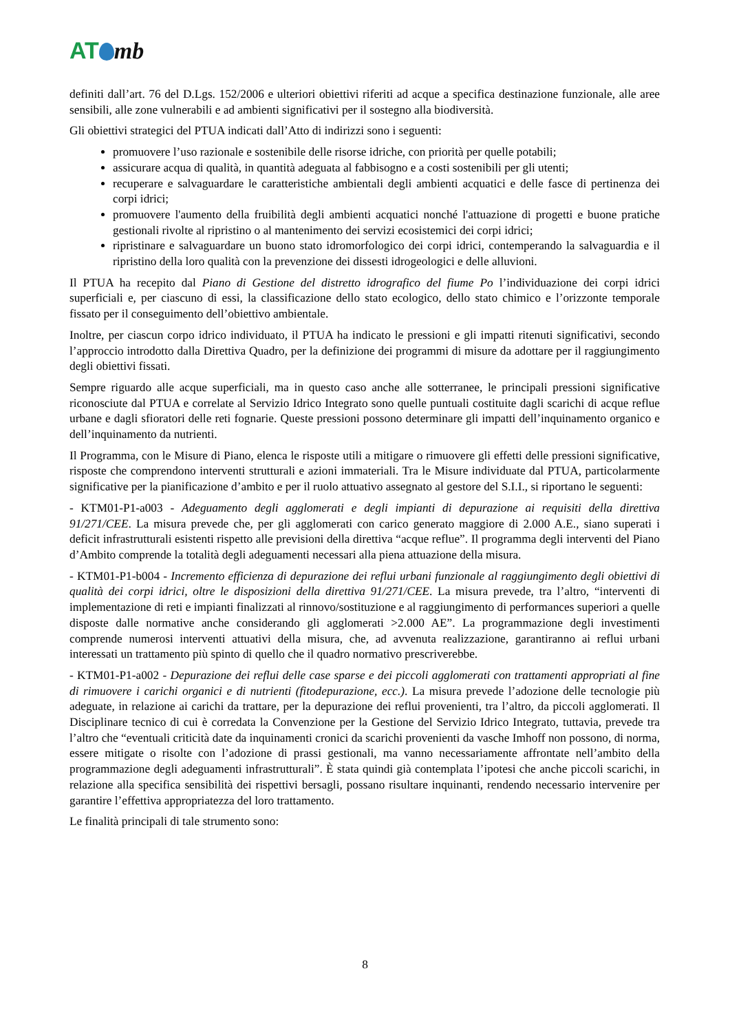AT mb
definiti dall’art. 76 del D.Lgs. 152/2006 e ulteriori obiettivi riferiti ad acque a specifica destinazione funzionale, alle aree sensibili, alle zone vulnerabili e ad ambienti significativi per il sostegno alla biodiversità.
Gli obiettivi strategici del PTUA indicati dall’Atto di indirizzi sono i seguenti:
promuovere l’uso razionale e sostenibile delle risorse idriche, con priorità per quelle potabili;
assicurare acqua di qualità, in quantità adeguata al fabbisogno e a costi sostenibili per gli utenti;
recuperare e salvaguardare le caratteristiche ambientali degli ambienti acquatici e delle fasce di pertinenza dei corpi idrici;
promuovere l'aumento della fruibilità degli ambienti acquatici nonché l'attuazione di progetti e buone pratiche gestionali rivolte al ripristino o al mantenimento dei servizi ecosistemici dei corpi idrici;
ripristinare e salvaguardare un buono stato idromorfologico dei corpi idrici, contemperando la salvaguardia e il ripristino della loro qualità con la prevenzione dei dissesti idrogeologici e delle alluvioni.
Il PTUA ha recepito dal Piano di Gestione del distretto idrografico del fiume Po l’individuazione dei corpi idrici superficiali e, per ciascuno di essi, la classificazione dello stato ecologico, dello stato chimico e l’orizzonte temporale fissato per il conseguimento dell’obiettivo ambientale.
Inoltre, per ciascun corpo idrico individuato, il PTUA ha indicato le pressioni e gli impatti ritenuti significativi, secondo l’approccio introdotto dalla Direttiva Quadro, per la definizione dei programmi di misure da adottare per il raggiungimento degli obiettivi fissati.
Sempre riguardo alle acque superficiali, ma in questo caso anche alle sotterranee, le principali pressioni significative riconosciute dal PTUA e correlate al Servizio Idrico Integrato sono quelle puntuali costituite dagli scarichi di acque reflue urbane e dagli sfioratori delle reti fognarie. Queste pressioni possono determinare gli impatti dell’inquinamento organico e dell’inquinamento da nutrienti.
Il Programma, con le Misure di Piano, elenca le risposte utili a mitigare o rimuovere gli effetti delle pressioni significative, risposte che comprendono interventi strutturali e azioni immateriali. Tra le Misure individuate dal PTUA, particolarmente significative per la pianificazione d’ambito e per il ruolo attuativo assegnato al gestore del S.I.I., si riportano le seguenti:
- KTM01-P1-a003 - Adeguamento degli agglomerati e degli impianti di depurazione ai requisiti della direttiva 91/271/CEE. La misura prevede che, per gli agglomerati con carico generato maggiore di 2.000 A.E., siano superati i deficit infrastrutturali esistenti rispetto alle previsioni della direttiva “acque reflue”. Il programma degli interventi del Piano d’Ambito comprende la totalità degli adeguamenti necessari alla piena attuazione della misura.
- KTM01-P1-b004 - Incremento efficienza di depurazione dei reflui urbani funzionale al raggiungimento degli obiettivi di qualità dei corpi idrici, oltre le disposizioni della direttiva 91/271/CEE. La misura prevede, tra l’altro, “interventi di implementazione di reti e impianti finalizzati al rinnovo/sostituzione e al raggiungimento di performances superiori a quelle disposte dalle normative anche considerando gli agglomerati >2.000 AE”. La programmazione degli investimenti comprende numerosi interventi attuativi della misura, che, ad avvenuta realizzazione, garantiranno ai reflui urbani interessati un trattamento più spinto di quello che il quadro normativo prescriverebbe.
- KTM01-P1-a002 - Depurazione dei reflui delle case sparse e dei piccoli agglomerati con trattamenti appropriati al fine di rimuovere i carichi organici e di nutrienti (fitodepurazione, ecc.). La misura prevede l’adozione delle tecnologie più adeguate, in relazione ai carichi da trattare, per la depurazione dei reflui provenienti, tra l’altro, da piccoli agglomerati. Il Disciplinare tecnico di cui è corredata la Convenzione per la Gestione del Servizio Idrico Integrato, tuttavia, prevede tra l’altro che “eventuali criticità date da inquinamenti cronici da scarichi provenienti da vasche Imhoff non possono, di norma, essere mitigate o risolte con l’adozione di prassi gestionali, ma vanno necessariamente affrontate nell’ambito della programmazione degli adeguamenti infrastrutturali”. È stata quindi già contemplata l’ipotesi che anche piccoli scarichi, in relazione alla specifica sensibilità dei rispettivi bersagli, possano risultare inquinanti, rendendo necessario intervenire per garantire l’effettiva appropriatezza del loro trattamento.
Le finalità principali di tale strumento sono:
8